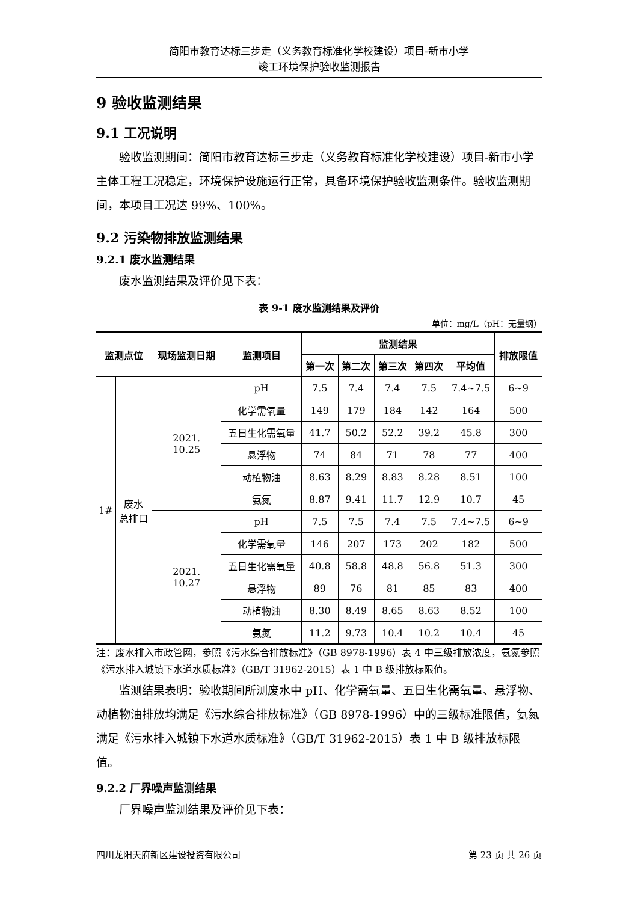简阳市教育达标三步走（义务教育标准化学校建设）项目-新市小学
竣工环境保护验收监测报告
9 验收监测结果
9.1 工况说明
验收监测期间：简阳市教育达标三步走（义务教育标准化学校建设）项目-新市小学主体工程工况稳定，环境保护设施运行正常，具备环境保护验收监测条件。验收监测期间，本项目工况达 99%、100%。
9.2 污染物排放监测结果
9.2.1 废水监测结果
废水监测结果及评价见下表：
表 9-1 废水监测结果及评价
单位：mg/L（pH：无量纲）
| 监测点位 | | 现场监测日期 | 监测项目 | 监测结果 | | | | | 排放限值 |
| --- | --- | --- | --- | --- | --- | --- | --- | --- | --- |
| | | | | 第一次 | 第二次 | 第三次 | 第四次 | 平均值 | |
| 1# | 废水 总排口 | 2021. 10.25 | pH | 7.5 | 7.4 | 7.4 | 7.5 | 7.4~7.5 | 6~9 |
| | | | 化学需氧量 | 149 | 179 | 184 | 142 | 164 | 500 |
| | | | 五日生化需氧量 | 41.7 | 50.2 | 52.2 | 39.2 | 45.8 | 300 |
| | | | 悬浮物 | 74 | 84 | 71 | 78 | 77 | 400 |
| | | | 动植物油 | 8.63 | 8.29 | 8.83 | 8.28 | 8.51 | 100 |
| | | | 氨氮 | 8.87 | 9.41 | 11.7 | 12.9 | 10.7 | 45 |
| | | 2021. 10.27 | pH | 7.5 | 7.5 | 7.4 | 7.5 | 7.4~7.5 | 6~9 |
| | | | 化学需氧量 | 146 | 207 | 173 | 202 | 182 | 500 |
| | | | 五日生化需氧量 | 40.8 | 58.8 | 48.8 | 56.8 | 51.3 | 300 |
| | | | 悬浮物 | 89 | 76 | 81 | 85 | 83 | 400 |
| | | | 动植物油 | 8.30 | 8.49 | 8.65 | 8.63 | 8.52 | 100 |
| | | | 氨氮 | 11.2 | 9.73 | 10.4 | 10.2 | 10.4 | 45 |
注：废水排入市政管网，参照《污水综合排放标准》（GB 8978-1996）表 4 中三级排放浓度，氨氮参照《污水排入城镇下水道水质标准》（GB/T 31962-2015）表 1 中 B 级排放标限值。
监测结果表明：验收期间所测废水中 pH、化学需氧量、五日生化需氧量、悬浮物、动植物油排放均满足《污水综合排放标准》（GB 8978-1996）中的三级标准限值，氨氮满足《污水排入城镇下水道水质标准》（GB/T 31962-2015）表 1 中 B 级排放标限值。
9.2.2 厂界噪声监测结果
厂界噪声监测结果及评价见下表：
四川龙阳天府新区建设投资有限公司 第 23 页 共 26 页